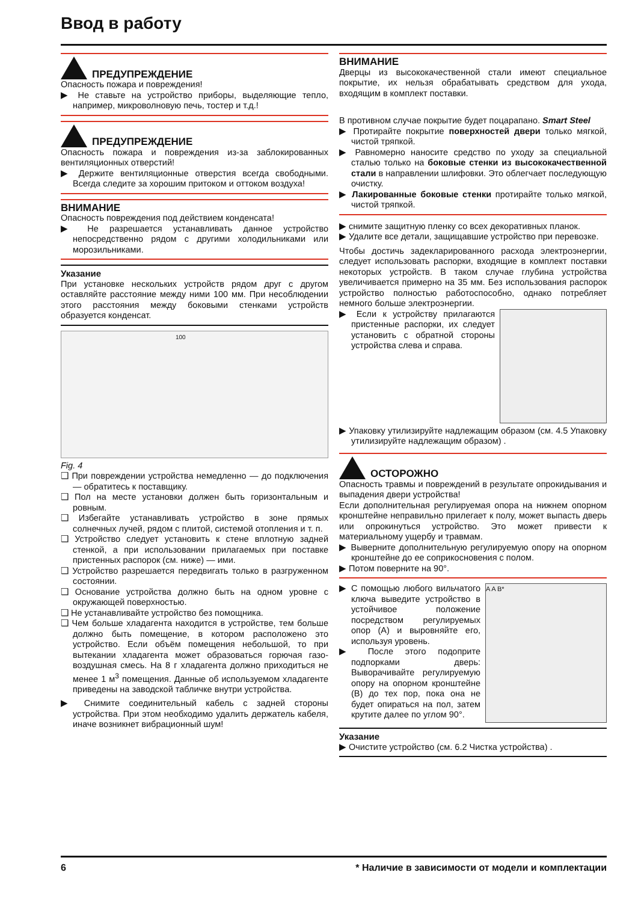Ввод в работу
ПРЕДУПРЕЖДЕНИЕ
Опасность пожара и повреждения!
▶ Не ставьте на устройство приборы, выделяющие тепло, например, микроволновую печь, тостер и т.д.!
ПРЕДУПРЕЖДЕНИЕ
Опасность пожара и повреждения из-за заблокированных вентиляционных отверстий!
▶ Держите вентиляционные отверстия всегда свободными. Всегда следите за хорошим притоком и оттоком воздуха!
ВНИМАНИЕ
Опасность повреждения под действием конденсата!
▶ Не разрешается устанавливать данное устройство непосредственно рядом с другими холодильниками или морозильниками.
Указание
При установке нескольких устройств рядом друг с другом оставляйте расстояние между ними 100 мм. При несоблюдении этого расстояния между боковыми стенками устройств образуется конденсат.
100
Fig. 4
❑ При повреждении устройства немедленно — до подключения — обратитесь к поставщику.
❑ Пол на месте установки должен быть горизонтальным и ровным.
❑ Избегайте устанавливать устройство в зоне прямых солнечных лучей, рядом с плитой, системой отопления и т. п.
❑ Устройство следует установить к стене вплотную задней стенкой, а при использовании прилагаемых при поставке пристенных распорок (см. ниже) — ими.
❑ Устройство разрешается передвигать только в разгруженном состоянии.
❑ Основание устройства должно быть на одном уровне с окружающей поверхностью.
❑ Не устанавливайте устройство без помощника.
❑ Чем больше хладагента находится в устройстве, тем больше должно быть помещение, в котором расположено это устройство. Если объём помещения небольшой, то при вытекании хладагента может образоваться горючая газо-воздушная смесь. На 8 г хладагента должно приходиться не менее 1 м<sup>3</sup> помещения. Данные об используемом хладагенте приведены на заводской табличке внутри устройства.
▶ Снимите соединительный кабель с задней стороны устройства. При этом необходимо удалить держатель кабеля, иначе возникнет вибрационный шум!
ВНИМАНИЕ
Дверцы из высококачественной стали имеют специальное покрытие, их нельзя обрабатывать средством для ухода, входящим в комплект поставки.
В противном случае покрытие будет поцарапано. Smart Steel
▶ Протирайте покрытие поверхностей двери только мягкой, чистой тряпкой.
▶ Равномерно наносите средство по уходу за специальной сталью только на боковые стенки из высококачественной стали в направлении шлифовки. Это облегчает последующую очистку.
▶ Лакированные боковые стенки протирайте только мягкой, чистой тряпкой.
▶ снимите защитную пленку со всех декоративных планок.
▶ Удалите все детали, защищавшие устройство при перевозке.
Чтобы достичь задекларированного расхода электроэнергии, следует использовать распорки, входящие в комплект поставки некоторых устройств. В таком случае глубина устройства увеличивается примерно на 35 мм. Без использования распорок устройство полностью работоспособно, однако потребляет немного больше электроэнергии.
▶ Если к устройству прилагаются пристенные распорки, их следует установить с обратной стороны устройства слева и справа.
▶ Упаковку утилизируйте надлежащим образом (см. 4.5 Упаковку утилизируйте надлежащим образом) .
ОСТОРОЖНО
Опасность травмы и повреждений в результате опрокидывания и выпадения двери устройства!
Если дополнительная регулируемая опора на нижнем опорном кронштейне неправильно прилегает к полу, может выпасть дверь или опрокинуться устройство. Это может привести к материальному ущербу и травмам.
▶ Выверните дополнительную регулируемую опору на опорном кронштейне до ее соприкосновения с полом.
▶ Потом поверните на 90°.
▶ С помощью любого вильчатого ключа выведите устройство в устойчивое положение посредством регулируемых опор (A) и выровняйте его, используя уровень.
▶ После этого подоприте подпорками дверь: Выворачивайте регулируемую опору на опорном кронштейне (B) до тех пор, пока она не будет опираться на пол, затем крутите далее по углом 90°.
A A B*
Указание
▶ Очистите устройство (см. 6.2 Чистка устройства) .
6 * Наличие в зависимости от модели и комплектации